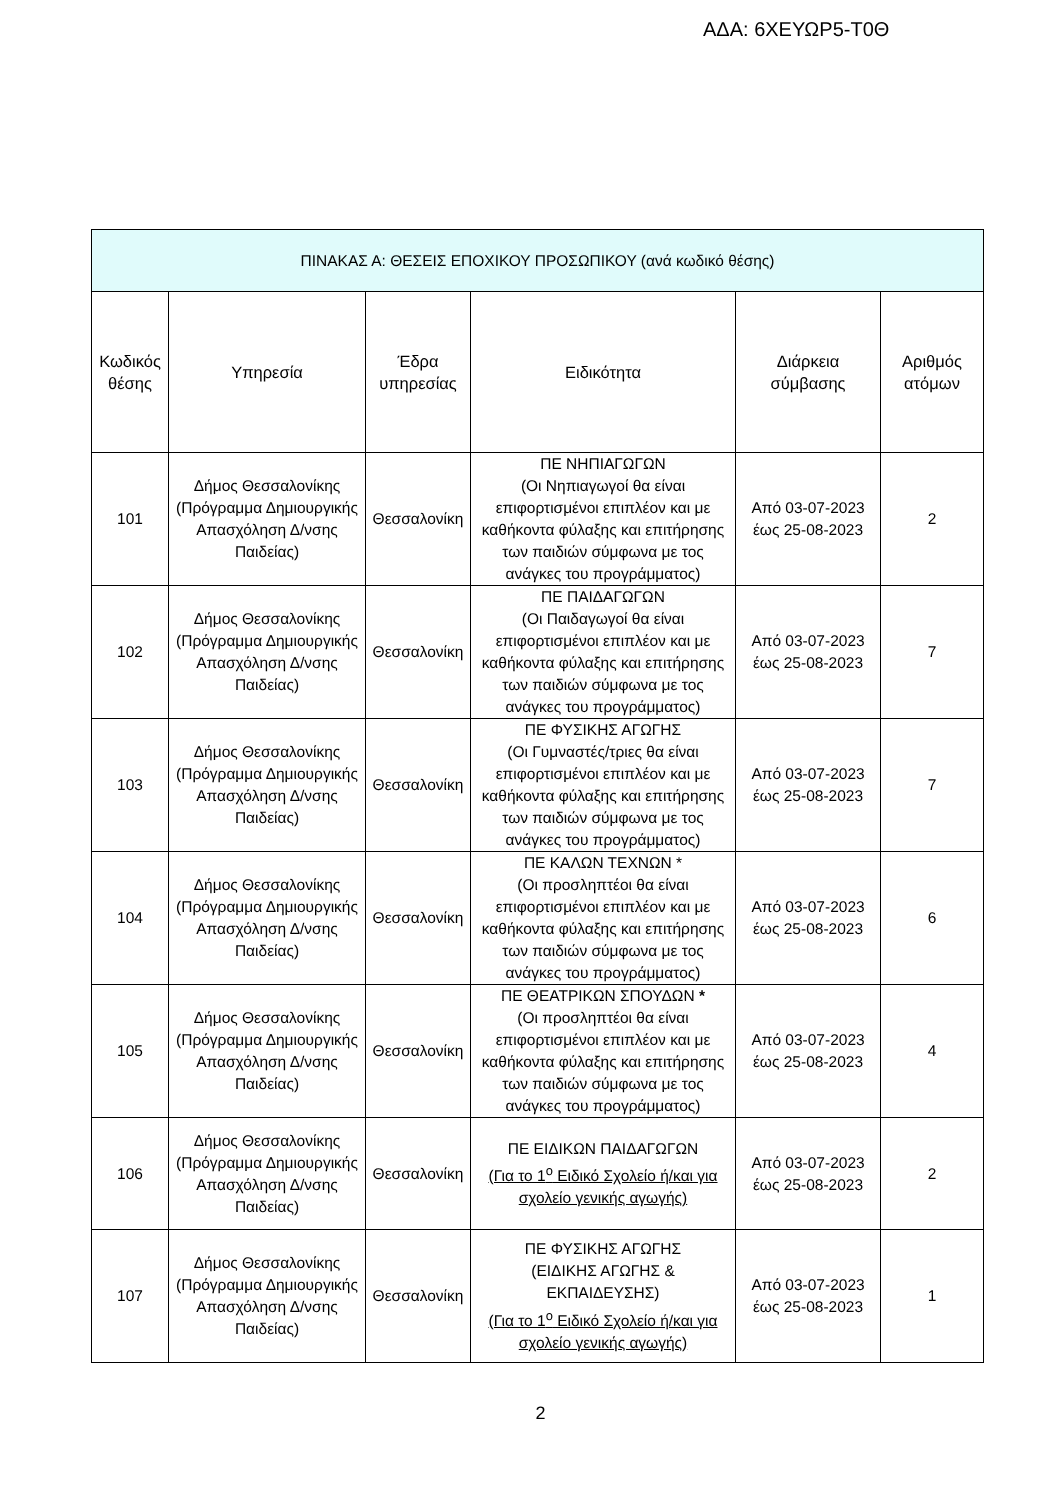ΑΔΑ: 6ΧΕΥΩΡ5-Τ0Θ
| ΠΙΝΑΚΑΣ Α: ΘΕΣΕΙΣ ΕΠΟΧΙΚΟΥ ΠΡΟΣΩΠΙΚΟΥ (ανά κωδικό θέσης) | | | | | |
| --- | --- | --- | --- | --- | --- |
| Κωδικός θέσης | Υπηρεσία | Έδρα υπηρεσίας | Ειδικότητα | Διάρκεια σύμβασης | Αριθμός ατόμων |
| 101 | Δήμος Θεσσαλονίκης (Πρόγραμμα Δημιουργικής Απασχόληση Δ/νσης Παιδείας) | Θεσσαλονίκη | ΠΕ ΝΗΠΙΑΓΩΓΩΝ (Οι Νηπιαγωγοί θα είναι επιφορτισμένοι επιπλέον και με καθήκοντα φύλαξης και επιτήρησης των παιδιών σύμφωνα με τος ανάγκες του προγράμματος) | Από 03-07-2023 έως 25-08-2023 | 2 |
| 102 | Δήμος Θεσσαλονίκης (Πρόγραμμα Δημιουργικής Απασχόληση Δ/νσης Παιδείας) | Θεσσαλονίκη | ΠΕ ΠΑΙΔΑΓΩΓΩΝ (Οι Παιδαγωγοί θα είναι επιφορτισμένοι επιπλέον και με καθήκοντα φύλαξης και επιτήρησης των παιδιών σύμφωνα με τος ανάγκες του προγράμματος) | Από 03-07-2023 έως 25-08-2023 | 7 |
| 103 | Δήμος Θεσσαλονίκης (Πρόγραμμα Δημιουργικής Απασχόληση Δ/νσης Παιδείας) | Θεσσαλονίκη | ΠΕ ΦΥΣΙΚΗΣ ΑΓΩΓΗΣ (Οι Γυμναστές/τριες θα είναι επιφορτισμένοι επιπλέον και με καθήκοντα φύλαξης και επιτήρησης των παιδιών σύμφωνα με τος ανάγκες του προγράμματος) | Από 03-07-2023 έως 25-08-2023 | 7 |
| 104 | Δήμος Θεσσαλονίκης (Πρόγραμμα Δημιουργικής Απασχόληση Δ/νσης Παιδείας) | Θεσσαλονίκη | ΠΕ ΚΑΛΩΝ ΤΕΧΝΩΝ * (Οι προσληπτέοι θα είναι επιφορτισμένοι επιπλέον και με καθήκοντα φύλαξης και επιτήρησης των παιδιών σύμφωνα με τος ανάγκες του προγράμματος) | Από 03-07-2023 έως 25-08-2023 | 6 |
| 105 | Δήμος Θεσσαλονίκης (Πρόγραμμα Δημιουργικής Απασχόληση Δ/νσης Παιδείας) | Θεσσαλονίκη | ΠΕ ΘΕΑΤΡΙΚΩΝ ΣΠΟΥΔΩΝ * (Οι προσληπτέοι θα είναι επιφορτισμένοι επιπλέον και με καθήκοντα φύλαξης και επιτήρησης των παιδιών σύμφωνα με τος ανάγκες του προγράμματος) | Από 03-07-2023 έως 25-08-2023 | 4 |
| 106 | Δήμος Θεσσαλονίκης (Πρόγραμμα Δημιουργικής Απασχόληση Δ/νσης Παιδείας) | Θεσσαλονίκη | ΠΕ ΕΙΔΙΚΩΝ ΠΑΙΔΑΓΩΓΩΝ (Για το 1<sup>ο</sup> Ειδικό Σχολείο ή/και για σχολείο γενικής αγωγής) | Από 03-07-2023 έως 25-08-2023 | 2 |
| 107 | Δήμος Θεσσαλονίκης (Πρόγραμμα Δημιουργικής Απασχόληση Δ/νσης Παιδείας) | Θεσσαλονίκη | ΠΕ ΦΥΣΙΚΗΣ ΑΓΩΓΗΣ (ΕΙΔΙΚΗΣ ΑΓΩΓΗΣ & ΕΚΠΑΙΔΕΥΣΗΣ) (Για το 1<sup>ο</sup> Ειδικό Σχολείο ή/και για σχολείο γενικής αγωγής) | Από 03-07-2023 έως 25-08-2023 | 1 |
2